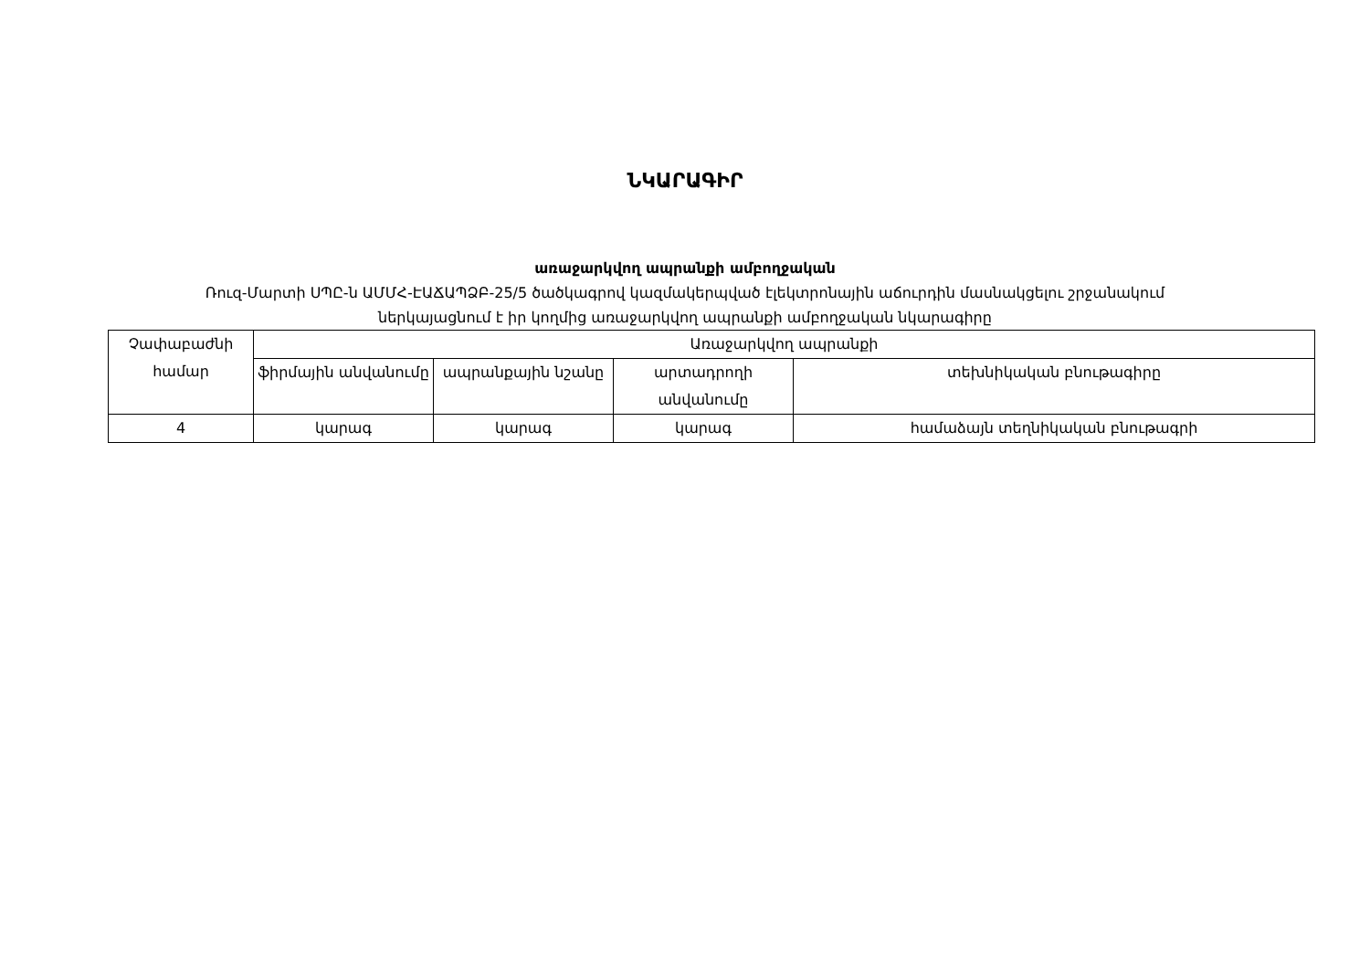ՆԿԱՐԱԳԻՐ
առաջարկվող ապրանքի ամբողջական
Ռուզ-Մարտի ՍՊԸ-ն ԱՄՄՀ-ԷԱՃԱՊՁԲ-25/5 ծածկագրով կազմակերպված էլեկտրոնային աճուրդին մասնակցելու շրջանակում
ներկայացնում է իր կողմից առաջարկվող ապրանքի ամբողջական նկարագիրը
| Չափաբաժնի համար | Առաջարկվող ապրանքի | | | |
| --- | --- | --- | --- | --- |
| | ֆիրմային անվանումը | ապրանքային նշանը | արտադրողի անվանումը | տեխնիկական բնութագիրը |
| 4 | կարագ | կարագ | կարագ | համաձայն տեղնիկական բնութագրի |